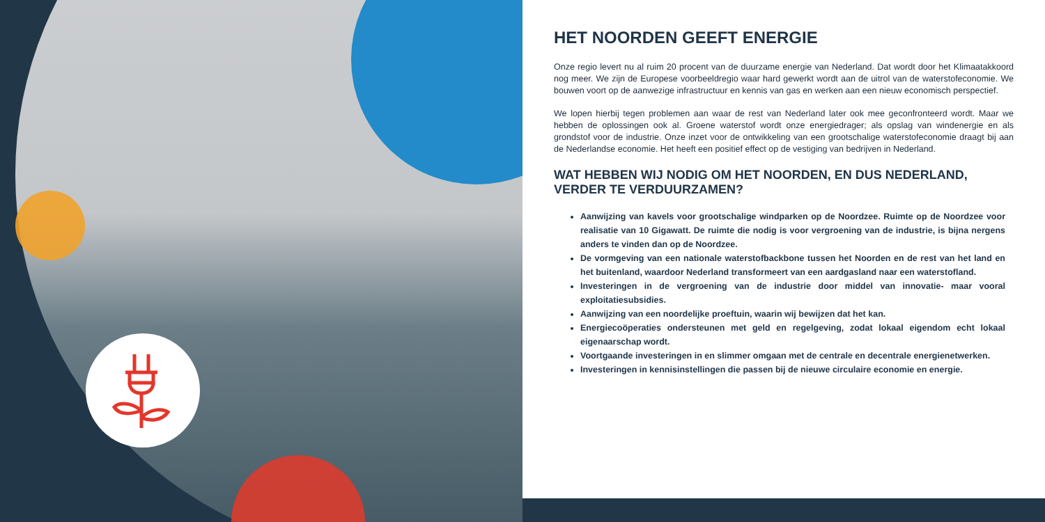HET NOORDEN GEEFT ENERGIE
Onze regio levert nu al ruim 20 procent van de duurzame energie van Nederland. Dat wordt door het Klimaatakkoord nog meer. We zijn de Europese voorbeeldregio waar hard gewerkt wordt aan de uitrol van de waterstofeconomie. We bouwen voort op de aanwezige infrastructuur en kennis van gas en werken aan een nieuw economisch perspectief.
We lopen hierbij tegen problemen aan waar de rest van Nederland later ook mee geconfronteerd wordt. Maar we hebben de oplossingen ook al. Groene waterstof wordt onze energiedrager; als opslag van windenergie en als grondstof voor de industrie. Onze inzet voor de ontwikkeling van een grootschalige waterstofeconomie draagt bij aan de Nederlandse economie. Het heeft een positief effect op de vestiging van bedrijven in Nederland.
WAT HEBBEN WIJ NODIG OM HET NOORDEN, EN DUS NEDERLAND, VERDER TE VERDUURZAMEN?
Aanwijzing van kavels voor grootschalige windparken op de Noordzee. Ruimte op de Noordzee voor realisatie van 10 Gigawatt. De ruimte die nodig is voor vergroening van de industrie, is bijna nergens anders te vinden dan op de Noordzee.
De vormgeving van een nationale waterstofbackbone tussen het Noorden en de rest van het land en het buitenland, waardoor Nederland transformeert van een aardgasland naar een waterstofland.
Investeringen in de vergroening van de industrie door middel van innovatie- maar vooral exploitatiesubsidies.
Aanwijzing van een noordelijke proeftuin, waarin wij bewijzen dat het kan.
Energiecoöperaties ondersteunen met geld en regelgeving, zodat lokaal eigendom echt lokaal eigenaarschap wordt.
Voortgaande investeringen in en slimmer omgaan met de centrale en decentrale energienetwerken.
Investeringen in kennisinstellingen die passen bij de nieuwe circulaire economie en energie.